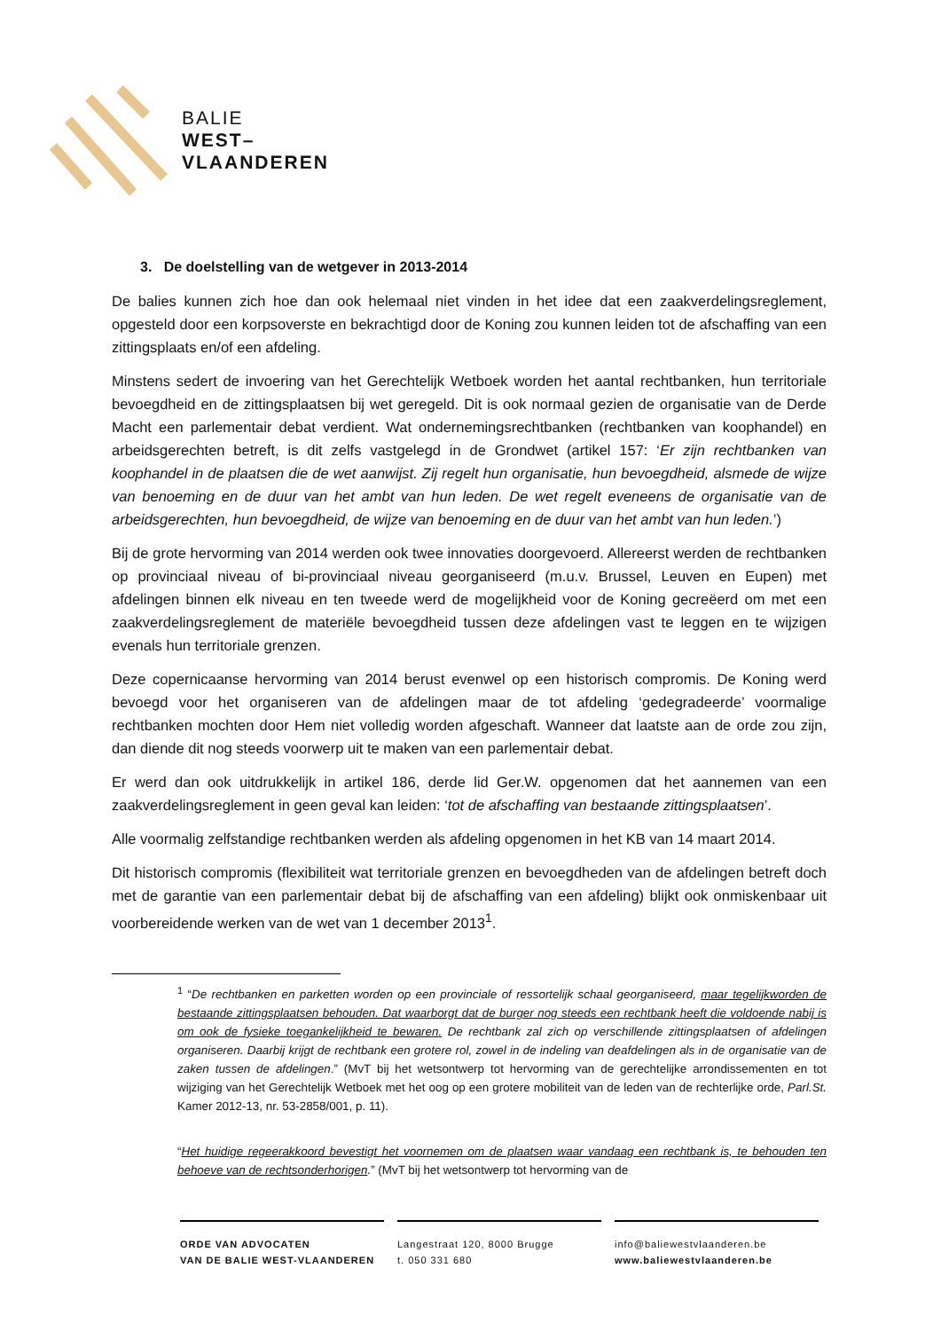BALIE
WEST–
VLAANDEREN
3. De doelstelling van de wetgever in 2013-2014
De balies kunnen zich hoe dan ook helemaal niet vinden in het idee dat een zaakverdelingsreglement, opgesteld door een korpsoverste en bekrachtigd door de Koning zou kunnen leiden tot de afschaffing van een zittingsplaats en/of een afdeling.
Minstens sedert de invoering van het Gerechtelijk Wetboek worden het aantal rechtbanken, hun territoriale bevoegdheid en de zittingsplaatsen bij wet geregeld. Dit is ook normaal gezien de organisatie van de Derde Macht een parlementair debat verdient. Wat ondernemingsrechtbanken (rechtbanken van koophandel) en arbeidsgerechten betreft, is dit zelfs vastgelegd in de Grondwet (artikel 157: ‘Er zijn rechtbanken van koophandel in de plaatsen die de wet aanwijst. Zij regelt hun organisatie, hun bevoegdheid, alsmede de wijze van benoeming en de duur van het ambt van hun leden. De wet regelt eveneens de organisatie van de arbeidsgerechten, hun bevoegdheid, de wijze van benoeming en de duur van het ambt van hun leden.’)
Bij de grote hervorming van 2014 werden ook twee innovaties doorgevoerd. Allereerst werden de rechtbanken op provinciaal niveau of bi-provinciaal niveau georganiseerd (m.u.v. Brussel, Leuven en Eupen) met afdelingen binnen elk niveau en ten tweede werd de mogelijkheid voor de Koning gecreëerd om met een zaakverdelingsreglement de materiële bevoegdheid tussen deze afdelingen vast te leggen en te wijzigen evenals hun territoriale grenzen.
Deze copernicaanse hervorming van 2014 berust evenwel op een historisch compromis. De Koning werd bevoegd voor het organiseren van de afdelingen maar de tot afdeling ‘gedegradeerde’ voormalige rechtbanken mochten door Hem niet volledig worden afgeschaft. Wanneer dat laatste aan de orde zou zijn, dan diende dit nog steeds voorwerp uit te maken van een parlementair debat.
Er werd dan ook uitdrukkelijk in artikel 186, derde lid Ger.W. opgenomen dat het aannemen van een zaakverdelingsreglement in geen geval kan leiden: ‘tot de afschaffing van bestaande zittingsplaatsen’.
Alle voormalig zelfstandige rechtbanken werden als afdeling opgenomen in het KB van 14 maart 2014.
Dit historisch compromis (flexibiliteit wat territoriale grenzen en bevoegdheden van de afdelingen betreft doch met de garantie van een parlementair debat bij de afschaffing van een afdeling) blijkt ook onmiskenbaar uit voorbereidende werken van de wet van 1 december 2013<sup>1</sup>.
<sup>1</sup> “De rechtbanken en parketten worden op een provinciale of ressortelijk schaal georganiseerd, maar tegelijkworden de bestaande zittingsplaatsen behouden. Dat waarborgt dat de burger nog steeds een rechtbank heeft die voldoende nabij is om ook de fysieke toegankelijkheid te bewaren. De rechtbank zal zich op verschillende zittingsplaatsen of afdelingen organiseren. Daarbij krijgt de rechtbank een grotere rol, zowel in de indeling van deafdelingen als in de organisatie van de zaken tussen de afdelingen.” (MvT bij het wetsontwerp tot hervorming van de gerechtelijke arrondissementen en tot wijziging van het Gerechtelijk Wetboek met het oog op een grotere mobiliteit van de leden van de rechterlijke orde, Parl.St. Kamer 2012-13, nr. 53-2858/001, p. 11).
“Het huidige regeerakkoord bevestigt het voornemen om de plaatsen waar vandaag een rechtbank is, te behouden ten behoeve van de rechtsonderhorigen.” (MvT bij het wetsontwerp tot hervorming van de
ORDE VAN ADVOCATEN
VAN DE BALIE WEST-VLAANDEREN
Langestraat 120, 8000 Brugge
t. 050 331 680
info@baliewestvlaanderen.be
www.baliewestvlaanderen.be